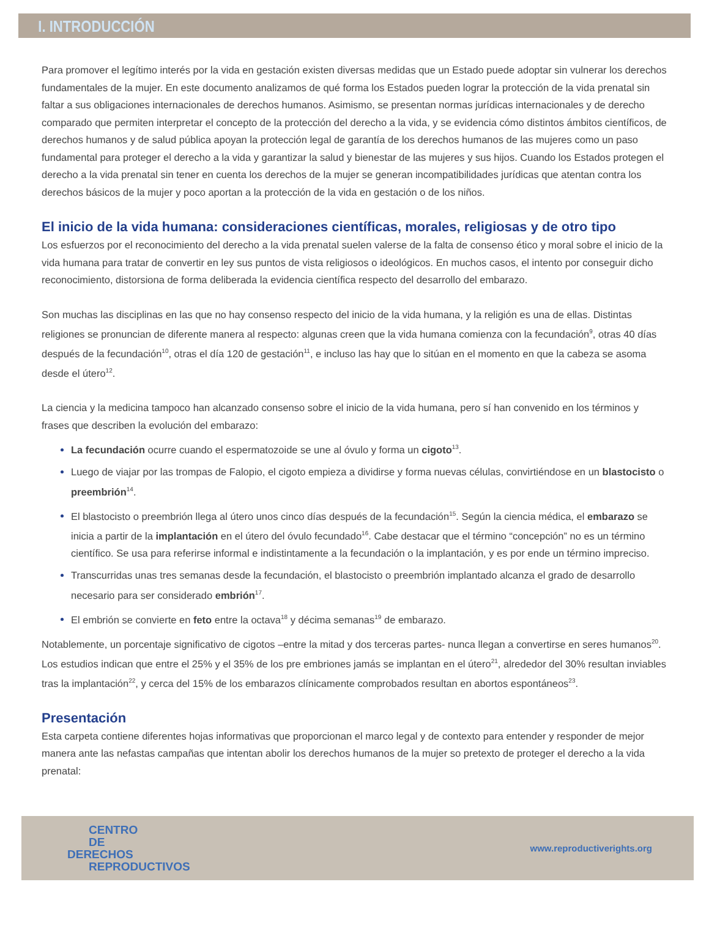I. INTRODUCCIÓN
Para promover el legítimo interés por la vida en gestación existen diversas medidas que un Estado puede adoptar sin vulnerar los derechos fundamentales de la mujer. En este documento analizamos de qué forma los Estados pueden lograr la protección de la vida prenatal sin faltar a sus obligaciones internacionales de derechos humanos. Asimismo, se presentan normas jurídicas internacionales y de derecho comparado que permiten interpretar el concepto de la protección del derecho a la vida, y se evidencia cómo distintos ámbitos científicos, de derechos humanos y de salud pública apoyan la protección legal de garantía de los derechos humanos de las mujeres como un paso fundamental para proteger el derecho a la vida y garantizar la salud y bienestar de las mujeres y sus hijos. Cuando los Estados protegen el derecho a la vida prenatal sin tener en cuenta los derechos de la mujer se generan incompatibilidades jurídicas que atentan contra los derechos básicos de la mujer y poco aportan a la protección de la vida en gestación o de los niños.
El inicio de la vida humana: consideraciones científicas, morales, religiosas y de otro tipo
Los esfuerzos por el reconocimiento del derecho a la vida prenatal suelen valerse de la falta de consenso ético y moral sobre el inicio de la vida humana para tratar de convertir en ley sus puntos de vista religiosos o ideológicos. En muchos casos, el intento por conseguir dicho reconocimiento, distorsiona de forma deliberada la evidencia científica respecto del desarrollo del embarazo.
Son muchas las disciplinas en las que no hay consenso respecto del inicio de la vida humana, y la religión es una de ellas. Distintas religiones se pronuncian de diferente manera al respecto: algunas creen que la vida humana comienza con la fecundación<sup>9</sup>, otras 40 días después de la fecundación<sup>10</sup>, otras el día 120 de gestación<sup>11</sup>, e incluso las hay que lo sitúan en el momento en que la cabeza se asoma desde el útero<sup>12</sup>.
La ciencia y la medicina tampoco han alcanzado consenso sobre el inicio de la vida humana, pero sí han convenido en los términos y frases que describen la evolución del embarazo:
La fecundación ocurre cuando el espermatozoide se une al óvulo y forma un cigoto<sup>13</sup>.
Luego de viajar por las trompas de Falopio, el cigoto empieza a dividirse y forma nuevas células, convirtiéndose en un blastocisto o preembrión<sup>14</sup>.
El blastocisto o preembrión llega al útero unos cinco días después de la fecundación<sup>15</sup>. Según la ciencia médica, el embarazo se inicia a partir de la implantación en el útero del óvulo fecundado<sup>16</sup>. Cabe destacar que el término “concepción” no es un término científico. Se usa para referirse informal e indistintamente a la fecundación o la implantación, y es por ende un término impreciso.
Transcurridas unas tres semanas desde la fecundación, el blastocisto o preembrión implantado alcanza el grado de desarrollo necesario para ser considerado embrión<sup>17</sup>.
El embrión se convierte en feto entre la octava<sup>18</sup> y décima semanas<sup>19</sup> de embarazo.
Notablemente, un porcentaje significativo de cigotos –entre la mitad y dos terceras partes- nunca llegan a convertirse en seres humanos<sup>20</sup>. Los estudios indican que entre el 25% y el 35% de los pre embriones jamás se implantan en el útero<sup>21</sup>, alrededor del 30% resultan inviables tras la implantación<sup>22</sup>, y cerca del 15% de los embarazos clínicamente comprobados resultan en abortos espontáneos<sup>23</sup>.
Presentación
Esta carpeta contiene diferentes hojas informativas que proporcionan el marco legal y de contexto para entender y responder de mejor manera ante las nefastas campañas que intentan abolir los derechos humanos de la mujer so pretexto de proteger el derecho a la vida prenatal:
CENTRO
DE
DERECHOS
REPRODUCTIVOS
www.reproductiverights.org